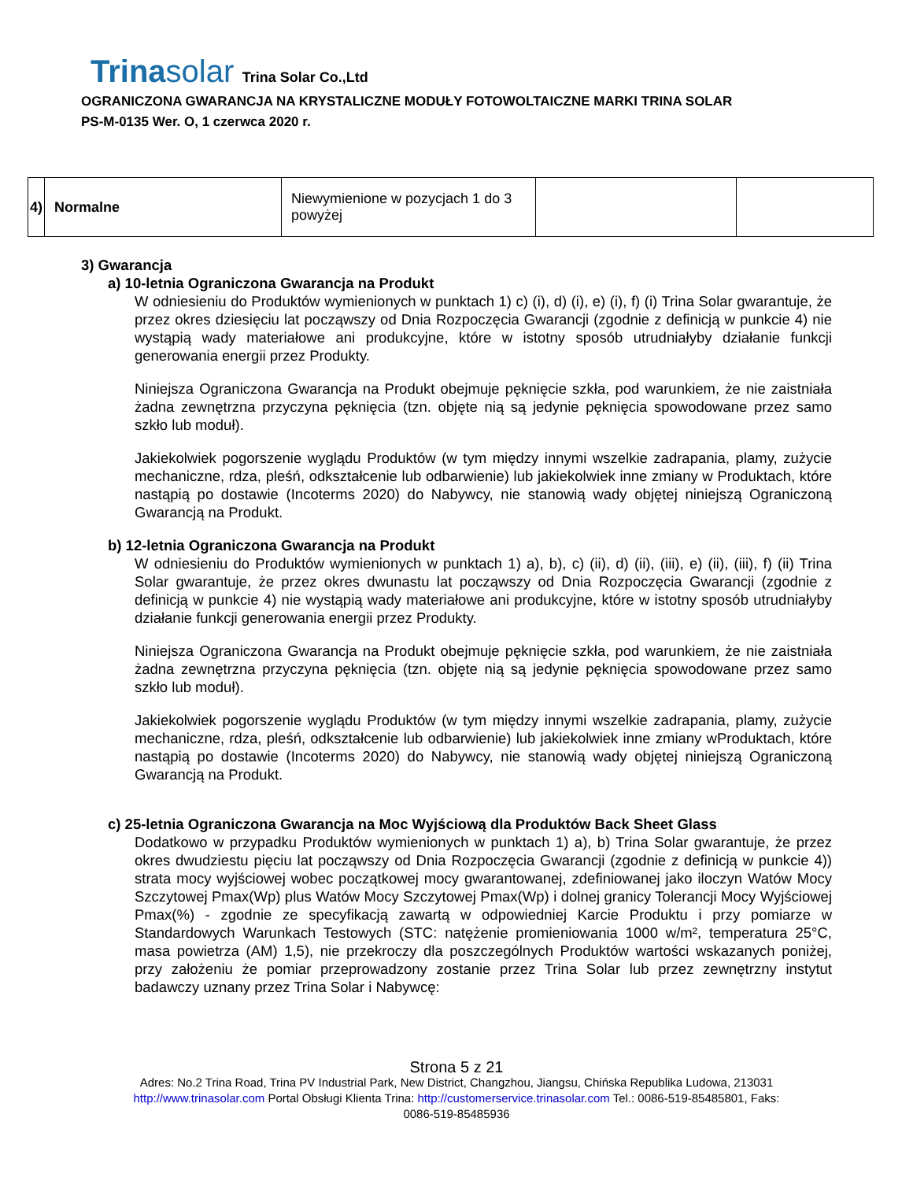Trinasolar Trina Solar Co.,Ltd
OGRANICZONA GWARANCJA NA KRYSTALICZNE MODUŁY FOTOWOLTAICZNE MARKI TRINA SOLAR
PS-M-0135 Wer. O, 1 czerwca 2020 r.
| 4) | Normalne | Niewymienione w pozycjach 1 do 3 powyżej | | |
3) Gwarancja
a) 10-letnia Ograniczona Gwarancja na Produkt
W odniesieniu do Produktów wymienionych w punktach 1) c) (i), d) (i), e) (i), f) (i) Trina Solar gwarantuje, że przez okres dziesięciu lat począwszy od Dnia Rozpoczęcia Gwarancji (zgodnie z definicją w punkcie 4) nie wystąpią wady materiałowe ani produkcyjne, które w istotny sposób utrudniałyby działanie funkcji generowania energii przez Produkty.
Niniejsza Ograniczona Gwarancja na Produkt obejmuje pęknięcie szkła, pod warunkiem, że nie zaistniała żadna zewnętrzna przyczyna pęknięcia (tzn. objęte nią są jedynie pęknięcia spowodowane przez samo szkło lub moduł).
Jakiekolwiek pogorszenie wyglądu Produktów (w tym między innymi wszelkie zadrapania, plamy, zużycie mechaniczne, rdza, pleśń, odkształcenie lub odbarwienie) lub jakiekolwiek inne zmiany w Produktach, które nastąpią po dostawie (Incoterms 2020) do Nabywcy, nie stanowią wady objętej niniejszą Ograniczoną Gwarancją na Produkt.
b) 12-letnia Ograniczona Gwarancja na Produkt
W odniesieniu do Produktów wymienionych w punktach 1) a), b), c) (ii), d) (ii), (iii), e) (ii), (iii), f) (ii) Trina Solar gwarantuje, że przez okres dwunastu lat począwszy od Dnia Rozpoczęcia Gwarancji (zgodnie z definicją w punkcie 4) nie wystąpią wady materiałowe ani produkcyjne, które w istotny sposób utrudniałyby działanie funkcji generowania energii przez Produkty.
Niniejsza Ograniczona Gwarancja na Produkt obejmuje pęknięcie szkła, pod warunkiem, że nie zaistniała żadna zewnętrzna przyczyna pęknięcia (tzn. objęte nią są jedynie pęknięcia spowodowane przez samo szkło lub moduł).
Jakiekolwiek pogorszenie wyglądu Produktów (w tym między innymi wszelkie zadrapania, plamy, zużycie mechaniczne, rdza, pleśń, odkształcenie lub odbarwienie) lub jakiekolwiek inne zmiany wProduktach, które nastąpią po dostawie (Incoterms 2020) do Nabywcy, nie stanowią wady objętej niniejszą Ograniczoną Gwarancją na Produkt.
c) 25-letnia Ograniczona Gwarancja na Moc Wyjściową dla Produktów Back Sheet Glass
Dodatkowo w przypadku Produktów wymienionych w punktach 1) a), b) Trina Solar gwarantuje, że przez okres dwudziestu pięciu lat począwszy od Dnia Rozpoczęcia Gwarancji (zgodnie z definicją w punkcie 4)) strata mocy wyjściowej wobec początkowej mocy gwarantowanej, zdefiniowanej jako iloczyn Watów Mocy Szczytowej Pmax(Wp) plus Watów Mocy Szczytowej Pmax(Wp) i dolnej granicy Tolerancji Mocy Wyjściowej Pmax(%) - zgodnie ze specyfikacją zawartą w odpowiedniej Karcie Produktu i przy pomiarze w Standardowych Warunkach Testowych (STC: natężenie promieniowania 1000 w/m², temperatura 25°C, masa powietrza (AM) 1,5), nie przekroczy dla poszczególnych Produktów wartości wskazanych poniżej, przy założeniu że pomiar przeprowadzony zostanie przez Trina Solar lub przez zewnętrzny instytut badawczy uznany przez Trina Solar i Nabywcę:
Strona 5 z 21
Adres: No.2 Trina Road, Trina PV Industrial Park, New District, Changzhou, Jiangsu, Chińska Republika Ludowa, 213031
http://www.trinasolar.com Portal Obsługi Klienta Trina: http://customerservice.trinasolar.com Tel.: 0086-519-85485801, Faks:
0086-519-85485936